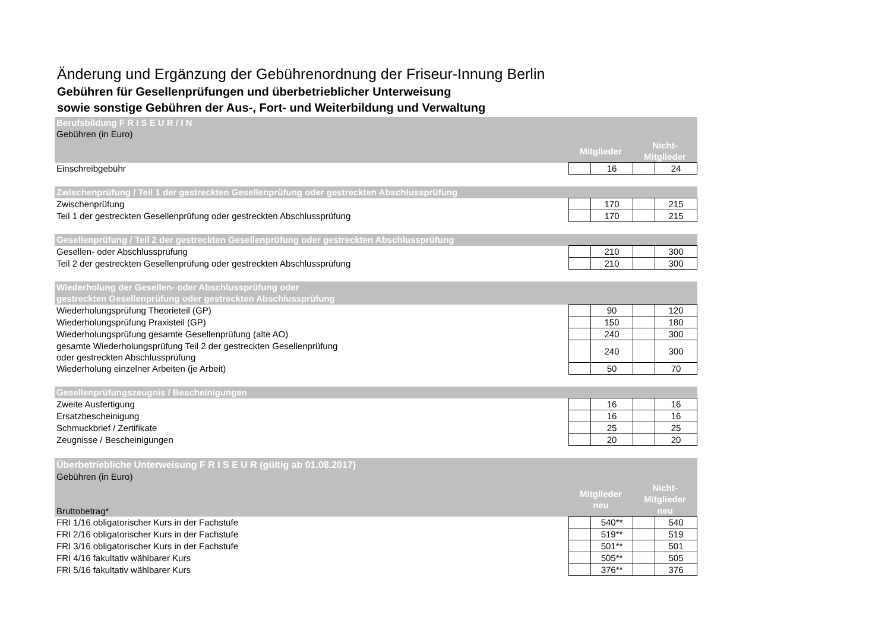Änderung und Ergänzung der Gebührenordnung der Friseur-Innung Berlin
Gebühren für Gesellenprüfungen und überbetrieblicher Unterweisung
sowie sonstige Gebühren der Aus-, Fort- und Weiterbildung und Verwaltung
| Berufsbildung F R I S E U R / I N | | | | |
| Gebühren (in Euro) | | | | |
| | Mitglieder | | Nicht-Mitglieder | |
| Einschreibgebühr | | 16 | | 24 |
| Zwischenprüfung / Teil 1 der gestreckten Gesellenprüfung oder gestreckten Abschlussprüfung | | | | |
| Zwischenprüfung | | 170 | | 215 |
| Teil 1 der gestreckten Gesellenprüfung oder gestreckten Abschlussprüfung | | 170 | | 215 |
| Gesellenprüfung / Teil 2 der gestreckten Gesellenprüfung oder gestreckten Abschlussprüfung | | | | |
| Gesellen- oder Abschlussprüfung | | 210 | | 300 |
| Teil 2 der gestreckten Gesellenprüfung oder gestreckten Abschlussprüfung | | 210 | | 300 |
| Wiederholung der Gesellen- oder Abschlussprüfung oder gestreckten Gesellenprüfung oder gestreckten Abschlussprüfung | | | | |
| Wiederholungsprüfung Theorieteil (GP) | | 90 | | 120 |
| Wiederholungsprüfung Praxisteil (GP) | | 150 | | 180 |
| Wiederholungsprüfung gesamte Gesellenprüfung (alte AO) | | 240 | | 300 |
| gesamte Wiederholungsprüfung Teil 2 der gestreckten Gesellenprüfung oder gestreckten Abschlussprüfung | | 240 | | 300 |
| Wiederholung einzelner Arbeiten (je Arbeit) | | 50 | | 70 |
| Gesellenprüfungszeugnis / Bescheinigungen | | | | |
| Zweite Ausfertigung | | 16 | | 16 |
| Ersatzbescheinigung | | 16 | | 16 |
| Schmuckbrief / Zertifikate | | 25 | | 25 |
| Zeugnisse / Bescheinigungen | | 20 | | 20 |
| Überbetriebliche Unterweisung F R I S E U R (gültig ab 01.08.2017) | | | | |
| Gebühren (in Euro) | | | | |
| Bruttobetrag* | Mitglieder neu | | Nicht-Mitglieder neu | |
| FRI 1/16 obligatorischer Kurs in der Fachstufe | | 540** | | 540 |
| FRI 2/16 obligatorischer Kurs in der Fachstufe | | 519** | | 519 |
| FRI 3/16 obligatorischer Kurs in der Fachstufe | | 501** | | 501 |
| FRI 4/16 fakultativ wählbarer Kurs | | 505** | | 505 |
| FRI 5/16 fakultativ wählbarer Kurs | | 376** | | 376 |